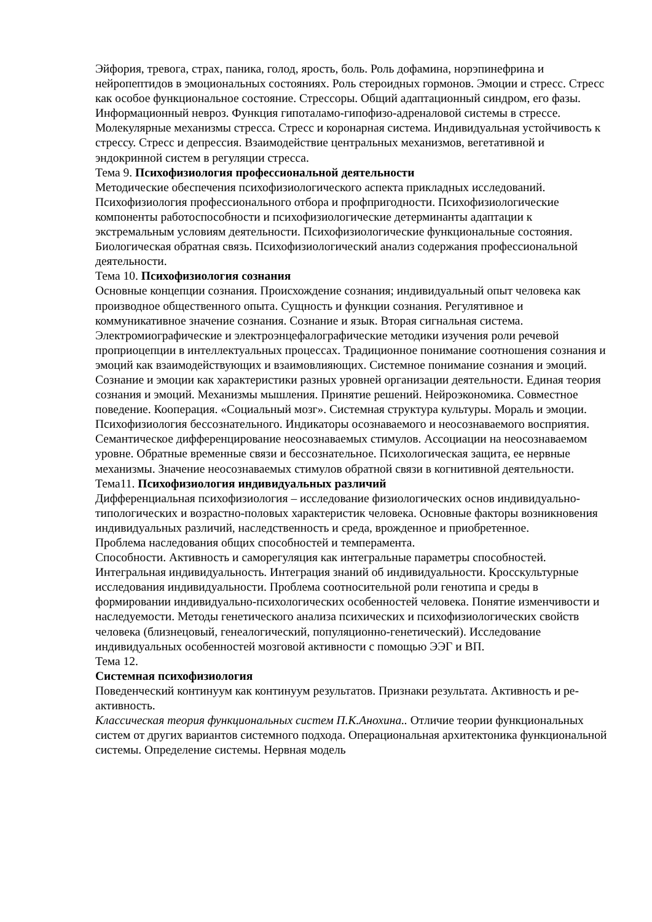Эйфория, тревога, страх, паника, голод, ярость, боль. Роль дофамина, норэпинефрина и нейропептидов в эмоциональных состояниях. Роль стероидных гормонов. Эмоции и стресс. Стресс как особое функциональное состояние. Стрессоры. Общий адаптационный синдром, его фазы. Информационный невроз. Функция гипоталамо-гипофизо-адреналовой системы в стрессе. Молекулярные механизмы стресса. Стресс и коронарная система. Индивидуальная устойчивость к стрессу. Стресс и депрессия. Взаимодействие центральных механизмов, вегетативной и эндокринной систем в регуляции стресса.
Тема 9. Психофизиология профессиональной деятельности
Методические обеспечения психофизиологического аспекта прикладных исследований. Психофизиология профессионального отбора и профпригодности. Психофизиологические компоненты работоспособности и психофизиологические детерминанты адаптации к экстремальным условиям деятельности. Психофизиологические функциональные состояния. Биологическая обратная связь. Психофизиологический анализ содержания профессиональной деятельности.
Тема 10. Психофизиология сознания
Основные концепции сознания. Происхождение сознания; индивидуальный опыт человека как производное общественного опыта. Сущность и функции сознания. Регулятивное и коммуникативное значение сознания. Сознание и язык. Вторая сигнальная система. Электромиографические и электроэнцефалографические методики изучения роли речевой проприоцепции в интеллектуальных процессах. Традиционное понимание соотношения сознания и эмоций как взаимодействующих и взаимовлияющих. Системное понимание сознания и эмоций. Сознание и эмоции как характеристики разных уровней организации деятельности. Единая теория сознания и эмоций. Механизмы мышления. Принятие решений. Нейроэкономика. Совместное поведение. Кооперация. «Социальный мозг». Системная структура культуры. Мораль и эмоции. Психофизиология бессознательного. Индикаторы осознаваемого и неосознаваемого восприятия. Семантическое дифференцирование неосознаваемых стимулов. Ассоциации на неосознаваемом уровне. Обратные временные связи и бессознательное. Психологическая защита, ее нервные механизмы. Значение неосознаваемых стимулов обратной связи в когнитивной деятельности.
Тема11. Психофизиология индивидуальных различий
Дифференциальная психофизиология – исследование физиологических основ индивидуально-типологических и возрастно-половых характеристик человека. Основные факторы возникновения индивидуальных различий, наследственность и среда, врожденное и приобретенное.
Проблема наследования общих способностей и темперамента.
Способности. Активность и саморегуляция как интегральные параметры способностей. Интегральная индивидуальность. Интеграция знаний об индивидуальности. Кросскультурные исследования индивидуальности. Проблема соотносительной роли генотипа и среды в формировании индивидуально-психологических особенностей человека. Понятие изменчивости и наследуемости. Методы генетического анализа психических и психофизиологических свойств человека (близнецовый, генеалогический, популяционно-генетический). Исследование индивидуальных особенностей мозговой активности с помощью ЭЭГ и ВП.
Тема 12.
Системная психофизиология
Поведенческий континуум как континуум результатов. Признаки результата. Активность и ре-активность.
Классическая теория функциональных систем П.К.Анохина.. Отличие теории функциональных систем от других вариантов системного подхода. Операциональная архитектоника функциональной системы. Определение системы. Нервная модель